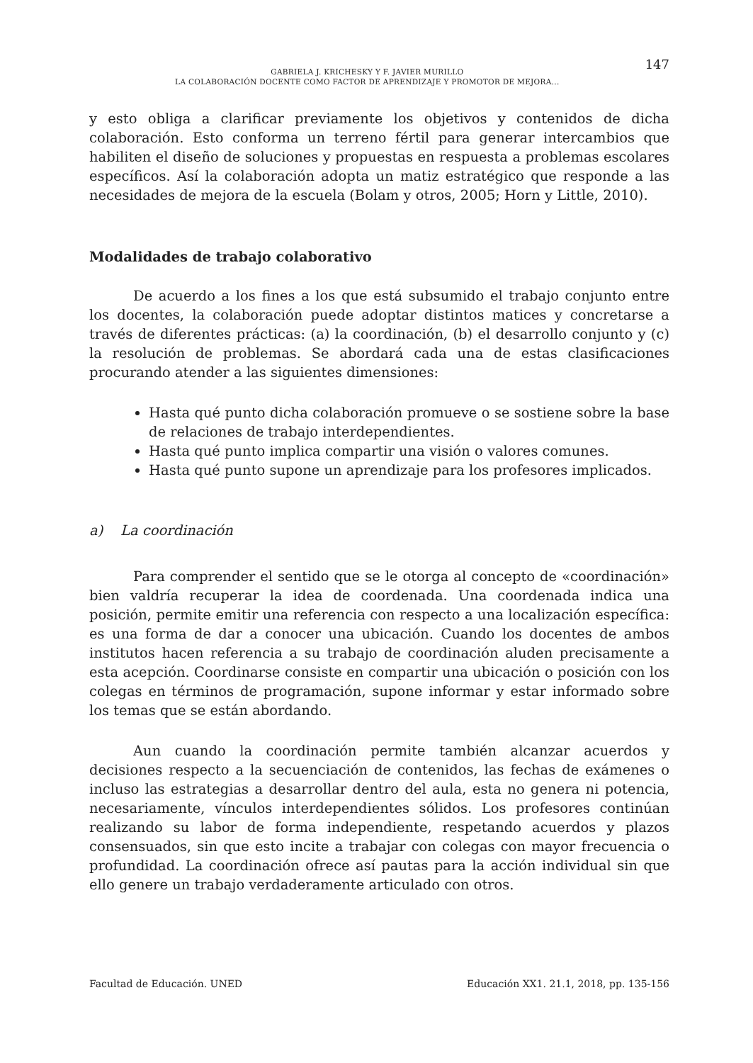GABRIELA J. KRICHESKY Y F. JAVIER MURILLO
LA COLABORACIÓN DOCENTE COMO FACTOR DE APRENDIZAJE Y PROMOTOR DE MEJORA...
147
y esto obliga a clarificar previamente los objetivos y contenidos de dicha colaboración. Esto conforma un terreno fértil para generar intercambios que habiliten el diseño de soluciones y propuestas en respuesta a problemas escolares específicos. Así la colaboración adopta un matiz estratégico que responde a las necesidades de mejora de la escuela (Bolam y otros, 2005; Horn y Little, 2010).
Modalidades de trabajo colaborativo
De acuerdo a los fines a los que está subsumido el trabajo conjunto entre los docentes, la colaboración puede adoptar distintos matices y concretarse a través de diferentes prácticas: (a) la coordinación, (b) el desarrollo conjunto y (c) la resolución de problemas. Se abordará cada una de estas clasificaciones procurando atender a las siguientes dimensiones:
Hasta qué punto dicha colaboración promueve o se sostiene sobre la base de relaciones de trabajo interdependientes.
Hasta qué punto implica compartir una visión o valores comunes.
Hasta qué punto supone un aprendizaje para los profesores implicados.
a) La coordinación
Para comprender el sentido que se le otorga al concepto de «coordinación» bien valdría recuperar la idea de coordenada. Una coordenada indica una posición, permite emitir una referencia con respecto a una localización específica: es una forma de dar a conocer una ubicación. Cuando los docentes de ambos institutos hacen referencia a su trabajo de coordinación aluden precisamente a esta acepción. Coordinarse consiste en compartir una ubicación o posición con los colegas en términos de programación, supone informar y estar informado sobre los temas que se están abordando.
Aun cuando la coordinación permite también alcanzar acuerdos y decisiones respecto a la secuenciación de contenidos, las fechas de exámenes o incluso las estrategias a desarrollar dentro del aula, esta no genera ni potencia, necesariamente, vínculos interdependientes sólidos. Los profesores continúan realizando su labor de forma independiente, respetando acuerdos y plazos consensuados, sin que esto incite a trabajar con colegas con mayor frecuencia o profundidad. La coordinación ofrece así pautas para la acción individual sin que ello genere un trabajo verdaderamente articulado con otros.
Facultad de Educación. UNED Educación XX1. 21.1, 2018, pp. 135-156